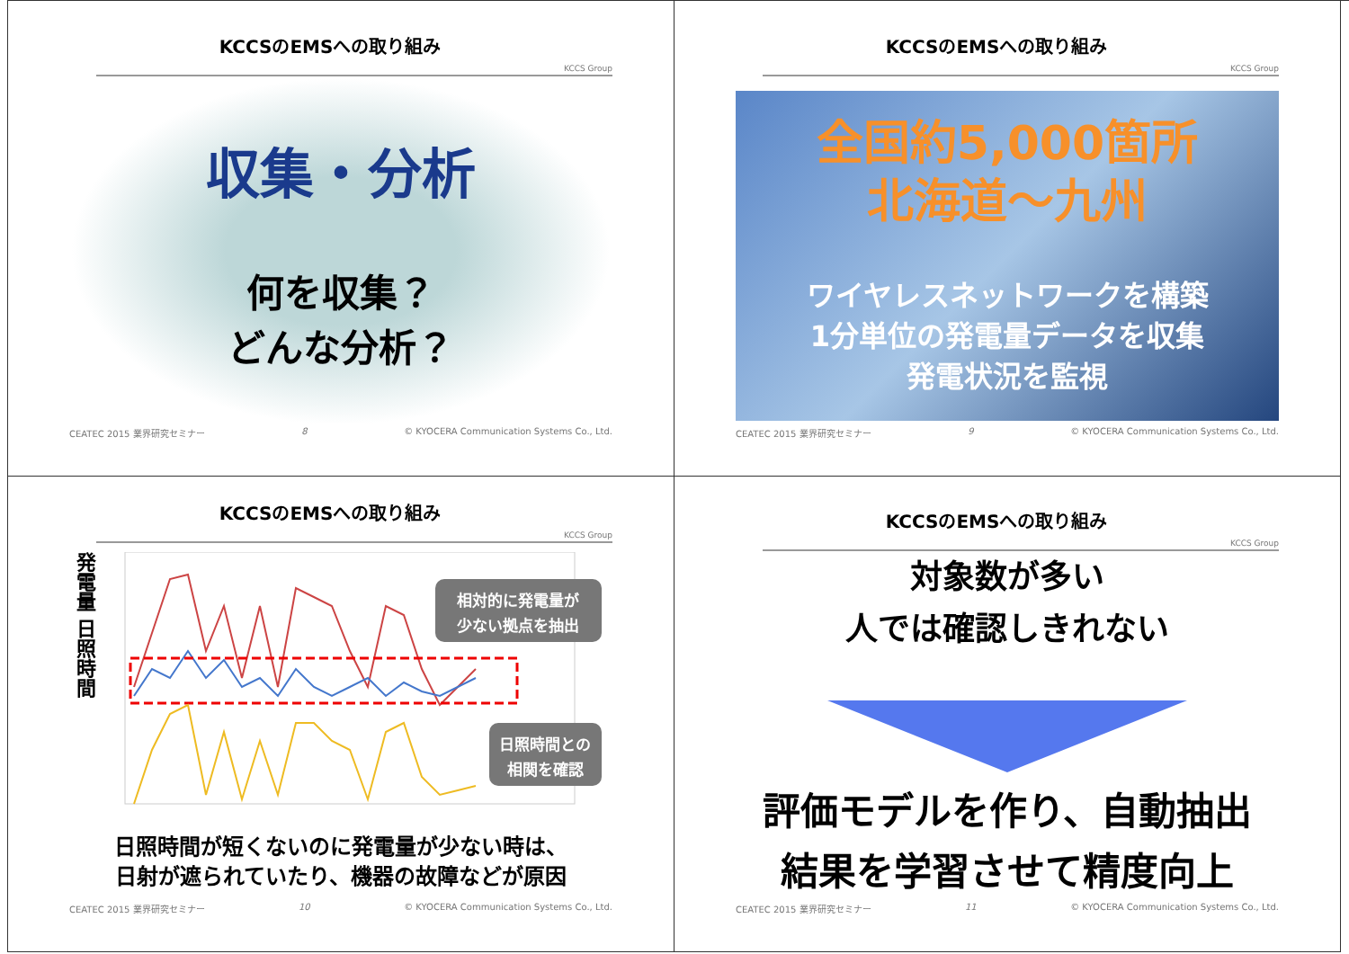KCCSのEMSへの取り組み
KCCS Group
収集・分析
何を収集？
どんな分析？
CEATEC 2015 業界研究セミナー 8 © KYOCERA Communication Systems Co., Ltd.
KCCSのEMSへの取り組み
KCCS Group
全国約5,000箇所
北海道～九州
ワイヤレスネットワークを構築
1分単位の発電量データを収集
発電状況を監視
CEATEC 2015 業界研究セミナー 9 © KYOCERA Communication Systems Co., Ltd.
KCCSのEMSへの取り組み
KCCS Group
発電量 日照時間
相対的に発電量が
少ない拠点を抽出
日照時間との
相関を確認
日照時間が短くないのに発電量が少ない時は、
日射が遮られていたり、機器の故障などが原因
CEATEC 2015 業界研究セミナー 10 © KYOCERA Communication Systems Co., Ltd.
KCCSのEMSへの取り組み
KCCS Group
対象数が多い
人では確認しきれない
評価モデルを作り、自動抽出
結果を学習させて精度向上
CEATEC 2015 業界研究セミナー 11 © KYOCERA Communication Systems Co., Ltd.